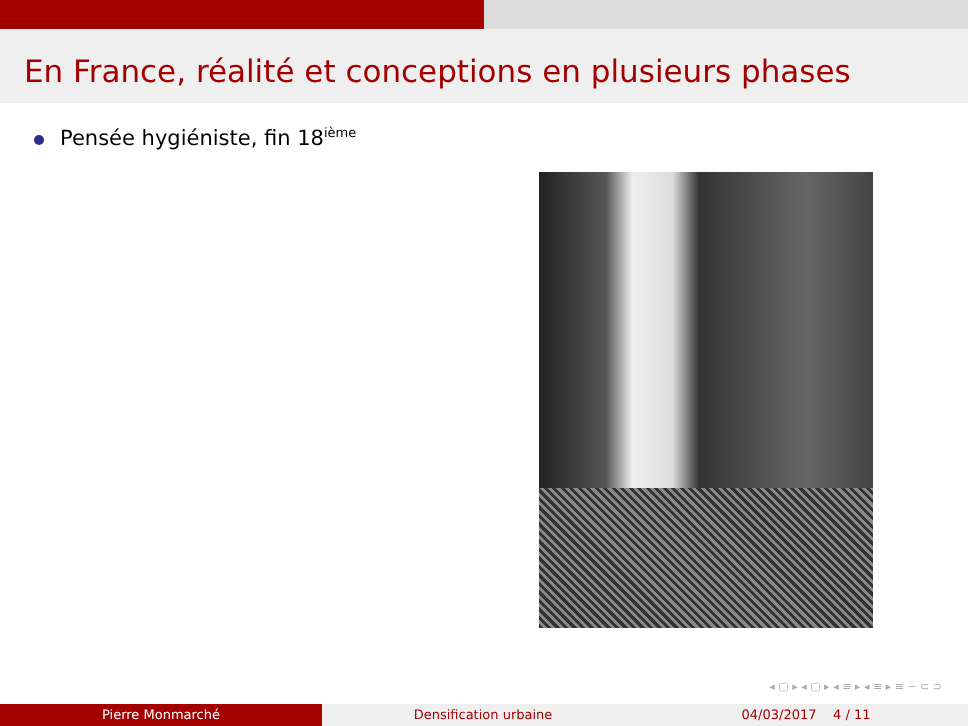En France, réalité et conceptions en plusieurs phases
Pensée hygiéniste, fin 18<sup>ième</sup>
◂ ▢ ▸ ◂ ▢ ▸ ◂ ≡ ▸ ◂ ≡ ▸ ≡ ∽ ⊂ ⊃
Pierre Monmarché Densification urbaine 04/03/2017 4 / 11